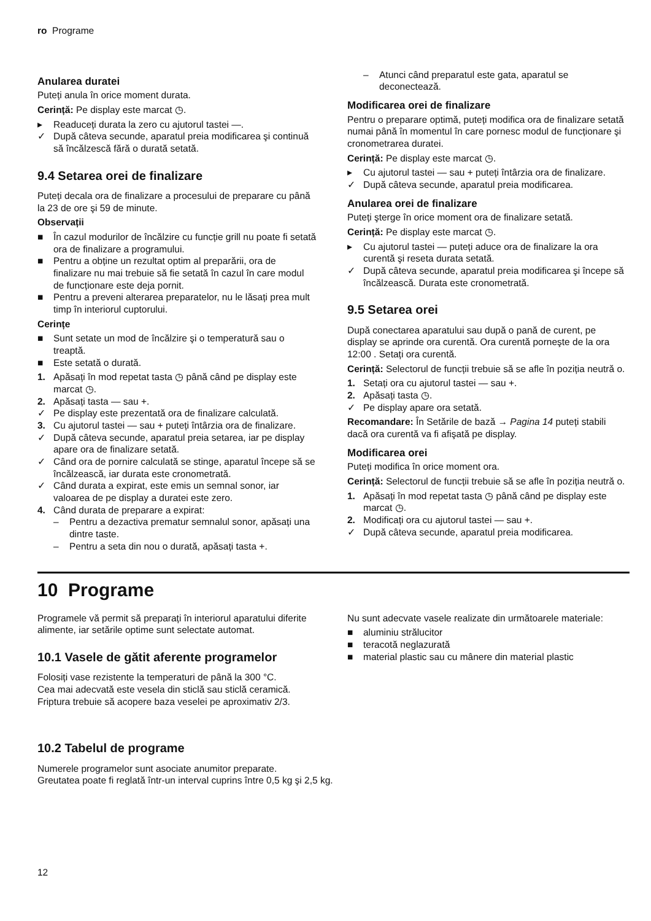ro Programe
Anularea duratei
Puteți anula în orice moment durata.
Cerință: Pe display este marcat ◷.
▸ Readuceți durata la zero cu ajutorul tastei —.
✓ După câteva secunde, aparatul preia modificarea şi continuă să încălzescă fără o durată setată.
9.4 Setarea orei de finalizare
Puteți decala ora de finalizare a procesului de preparare cu până la 23 de ore şi 59 de minute.
Observații
■ În cazul modurilor de încălzire cu funcție grill nu poate fi setată ora de finalizare a programului.
■ Pentru a obține un rezultat optim al preparării, ora de finalizare nu mai trebuie să fie setată în cazul în care modul de funcționare este deja pornit.
■ Pentru a preveni alterarea preparatelor, nu le lăsați prea mult timp în interiorul cuptorului.
Cerințe
■ Sunt setate un mod de încălzire şi o temperatură sau o treaptă.
■ Este setată o durată.
1. Apăsați în mod repetat tasta ◷ până când pe display este marcat ◷.
2. Apăsați tasta — sau +.
✓ Pe display este prezentată ora de finalizare calculată.
3. Cu ajutorul tastei — sau + puteți întârzia ora de finalizare.
✓ După câteva secunde, aparatul preia setarea, iar pe display apare ora de finalizare setată.
✓ Când ora de pornire calculată se stinge, aparatul începe să se încălzească, iar durata este cronometrată.
✓ Când durata a expirat, este emis un semnal sonor, iar valoarea de pe display a duratei este zero.
4. Când durata de preparare a expirat:
– Pentru a dezactiva prematur semnalul sonor, apăsați una dintre taste.
– Pentru a seta din nou o durată, apăsați tasta +.
– Atunci când preparatul este gata, aparatul se deconectează.
Modificarea orei de finalizare
Pentru o preparare optimă, puteți modifica ora de finalizare setată numai până în momentul în care pornesc modul de funcționare şi cronometrarea duratei.
Cerință: Pe display este marcat ◷.
▸ Cu ajutorul tastei — sau + puteți întârzia ora de finalizare.
✓ După câteva secunde, aparatul preia modificarea.
Anularea orei de finalizare
Puteți şterge în orice moment ora de finalizare setată.
Cerință: Pe display este marcat ◷.
▸ Cu ajutorul tastei — puteți aduce ora de finalizare la ora curentă şi reseta durata setată.
✓ După câteva secunde, aparatul preia modificarea şi începe să încălzească. Durata este cronometrată.
9.5 Setarea orei
După conectarea aparatului sau după o pană de curent, pe display se aprinde ora curentă. Ora curentă porneşte de la ora 12:00 . Setați ora curentă.
Cerință: Selectorul de funcții trebuie să se afle în poziția neutră o.
1. Setați ora cu ajutorul tastei — sau +.
2. Apăsați tasta ◷.
✓ Pe display apare ora setată.
Recomandare: În Setările de bază → Pagina 14 puteți stabili dacă ora curentă va fi afişată pe display.
Modificarea orei
Puteți modifica în orice moment ora.
Cerință: Selectorul de funcții trebuie să se afle în poziția neutră o.
1. Apăsați în mod repetat tasta ◷ până când pe display este marcat ◷.
2. Modificați ora cu ajutorul tastei — sau +.
✓ După câteva secunde, aparatul preia modificarea.
10 Programe
Programele vă permit să preparați în interiorul aparatului diferite alimente, iar setările optime sunt selectate automat.
10.1 Vasele de gătit aferente programelor
Folosiți vase rezistente la temperaturi de până la 300 °C.
Cea mai adecvată este vesela din sticlă sau sticlă ceramică. Friptura trebuie să acopere baza veselei pe aproximativ 2/3.
Nu sunt adecvate vasele realizate din următoarele materiale:
■ aluminiu strălucitor
■ teracotă neglazurată
■ material plastic sau cu mânere din material plastic
10.2 Tabelul de programe
Numerele programelor sunt asociate anumitor preparate.
Greutatea poate fi reglată într-un interval cuprins între 0,5 kg şi 2,5 kg.
12